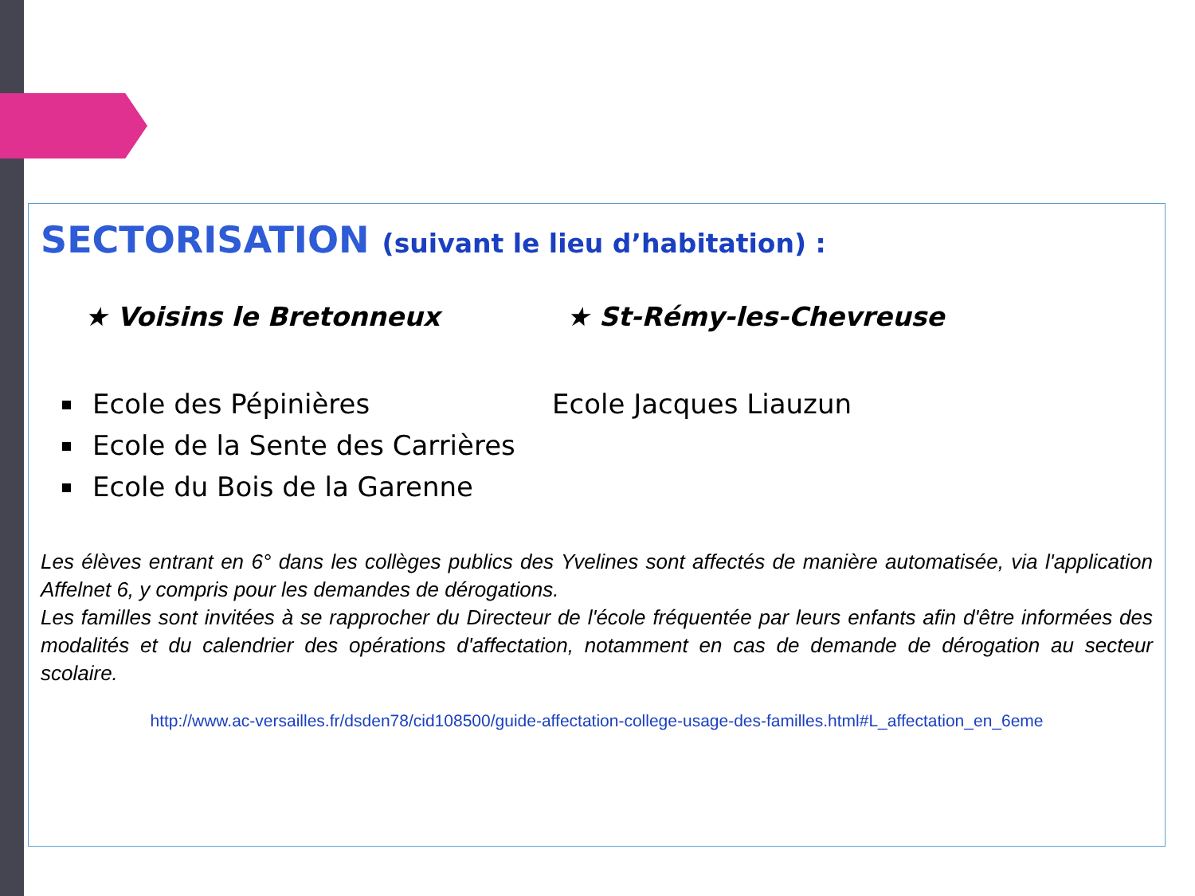SECTORISATION (suivant le lieu d’habitation) :
★ Voisins le Bretonneux
Ecole des Pépinières
Ecole de la Sente des Carrières
Ecole du Bois de la Garenne
★ St-Rémy-les-Chevreuse
Ecole Jacques Liauzun
Les élèves entrant en 6° dans les collèges publics des Yvelines sont affectés de manière automatisée, via l'application Affelnet 6, y compris pour les demandes de dérogations.
Les familles sont invitées à se rapprocher du Directeur de l'école fréquentée par leurs enfants afin d'être informées des modalités et du calendrier des opérations d'affectation, notamment en cas de demande de dérogation au secteur scolaire.
http://www.ac-versailles.fr/dsden78/cid108500/guide-affectation-college-usage-des-familles.html#L_affectation_en_6eme